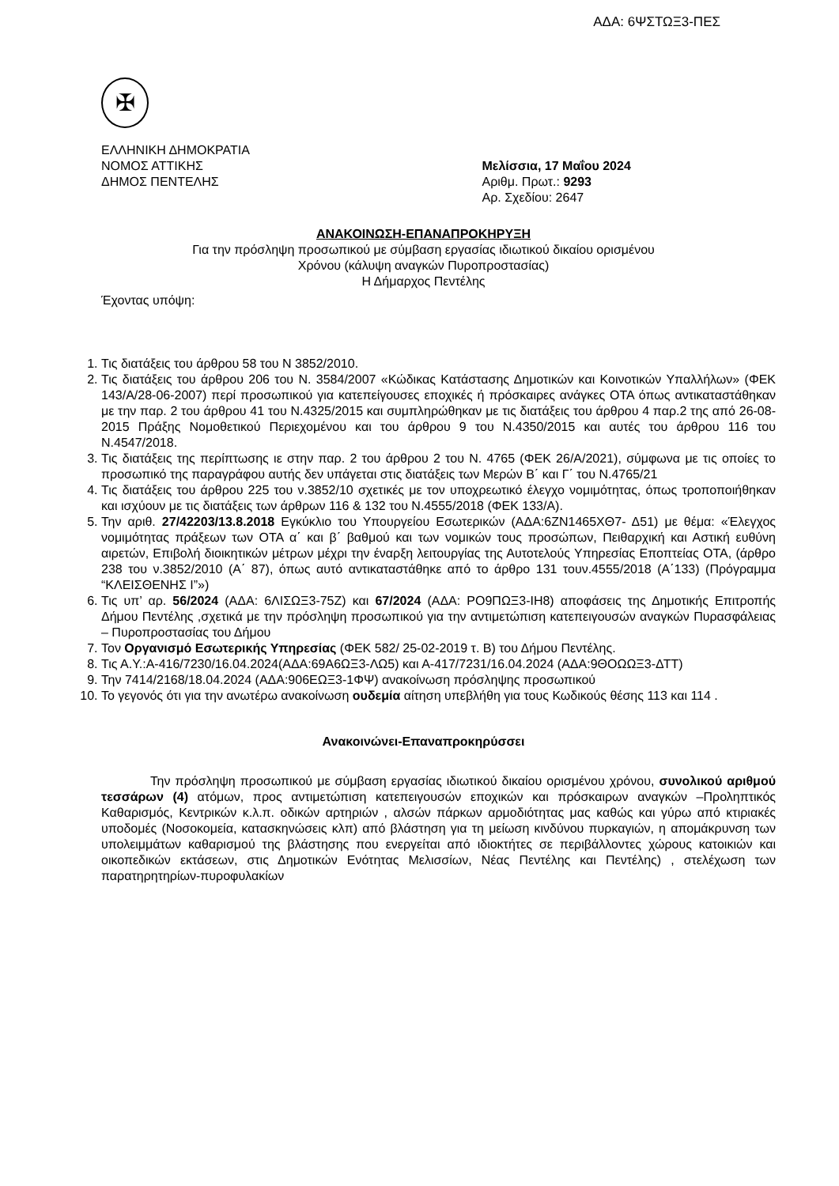ΑΔΑ: 6ΨΣΤΩΞ3-ΠΕΣ
✠
ΕΛΛΗΝΙΚΗ ΔΗΜΟΚΡΑΤΙΑ
ΝΟΜΟΣ ΑΤΤΙΚΗΣ
ΔΗΜΟΣ ΠΕΝΤΕΛΗΣ
Μελίσσια, 17 Μαΐου 2024
Αριθμ. Πρωτ.: 9293
Αρ. Σχεδίου: 2647
ΑΝΑΚΟΙΝΩΣΗ-ΕΠΑΝΑΠΡΟΚΗΡΥΞΗ
Για την πρόσληψη προσωπικού με σύμβαση εργασίας ιδιωτικού δικαίου ορισμένου
Χρόνου (κάλυψη αναγκών Πυροπροστασίας)
Η Δήμαρχος Πεντέλης
Έχοντας υπόψη:
1. Τις διατάξεις του άρθρου 58 του Ν 3852/2010.
2. Τις διατάξεις του άρθρου 206 του Ν. 3584/2007 «Κώδικας Κατάστασης Δημοτικών και Κοινοτικών Υπαλλήλων» (ΦΕΚ 143/Α/28-06-2007) περί προσωπικού για κατεπείγουσες εποχικές ή πρόσκαιρες ανάγκες ΟΤΑ όπως αντικαταστάθηκαν με την παρ. 2 του άρθρου 41 του Ν.4325/2015 και συμπληρώθηκαν με τις διατάξεις του άρθρου 4 παρ.2 της από 26-08-2015 Πράξης Νομοθετικού Περιεχομένου και του άρθρου 9 του Ν.4350/2015 και αυτές του άρθρου 116 του Ν.4547/2018.
3. Τις διατάξεις της περίπτωσης ιε στην παρ. 2 του άρθρου 2 του Ν. 4765 (ΦΕΚ 26/Α/2021), σύμφωνα με τις οποίες το προσωπικό της παραγράφου αυτής δεν υπάγεται στις διατάξεις των Μερών Β΄ και Γ΄ του Ν.4765/21
4. Τις διατάξεις του άρθρου 225 του ν.3852/10 σχετικές με τον υποχρεωτικό έλεγχο νομιμότητας, όπως τροποποιήθηκαν και ισχύουν με τις διατάξεις των άρθρων 116 & 132 του Ν.4555/2018 (ΦΕΚ 133/Α).
5. Την αριθ. 27/42203/13.8.2018 Εγκύκλιο του Υπουργείου Εσωτερικών (ΑΔΑ:6ΖΝ1465ΧΘ7- Δ51) με θέμα: «Έλεγχος νομιμότητας πράξεων των ΟΤΑ α΄ και β΄ βαθμού και των νομικών τους προσώπων, Πειθαρχική και Αστική ευθύνη αιρετών, Επιβολή διοικητικών μέτρων μέχρι την έναρξη λειτουργίας της Αυτοτελούς Υπηρεσίας Εποπτείας ΟΤΑ, (άρθρο 238 του ν.3852/2010 (Α΄ 87), όπως αυτό αντικαταστάθηκε από το άρθρο 131 τουν.4555/2018 (Α΄133) (Πρόγραμμα “ΚΛΕΙΣΘΕΝΗΣ Ι”»)
6. Τις υπ’ αρ. 56/2024 (ΑΔΑ: 6ΛΙΣΩΞ3-75Ζ) και 67/2024 (ΑΔΑ: ΡΟ9ΠΩΞ3-ΙΗ8) αποφάσεις της Δημοτικής Επιτροπής Δήμου Πεντέλης ,σχετικά με την πρόσληψη προσωπικού για την αντιμετώπιση κατεπειγουσών αναγκών Πυρασφάλειας – Πυροπροστασίας του Δήμου
7. Τον Οργανισμό Εσωτερικής Υπηρεσίας (ΦΕΚ 582/ 25-02-2019 τ. Β) του Δήμου Πεντέλης.
8. Τις Α.Υ.:Α-416/7230/16.04.2024(ΑΔΑ:69Α6ΩΞ3-ΛΩ5) και Α-417/7231/16.04.2024 (ΑΔΑ:9ΘΟΩΩΞ3-ΔΤΤ)
9. Την 7414/2168/18.04.2024 (ΑΔΑ:906ΕΩΞ3-1ΦΨ) ανακοίνωση πρόσληψης προσωπικού
10. Το γεγονός ότι για την ανωτέρω ανακοίνωση ουδεμία αίτηση υπεβλήθη για τους Κωδικούς θέσης 113 και 114 .
Ανακοινώνει-Επαναπροκηρύσσει
Την πρόσληψη προσωπικού με σύμβαση εργασίας ιδιωτικού δικαίου ορισμένου χρόνου, συνολικού αριθμού τεσσάρων (4) ατόμων, προς αντιμετώπιση κατεπειγουσών εποχικών και πρόσκαιρων αναγκών –Προληπτικός Καθαρισμός, Κεντρικών κ.λ.π. οδικών αρτηριών , αλσών πάρκων αρμοδιότητας μας καθώς και γύρω από κτιριακές υποδομές (Νοσοκομεία, κατασκηνώσεις κλπ) από βλάστηση για τη μείωση κινδύνου πυρκαγιών, η απομάκρυνση των υπολειμμάτων καθαρισμού της βλάστησης που ενεργείται από ιδιοκτήτες σε περιβάλλοντες χώρους κατοικιών και οικοπεδικών εκτάσεων, στις Δημοτικών Ενότητας Μελισσίων, Νέας Πεντέλης και Πεντέλης) , στελέχωση των παρατηρητηρίων-πυροφυλακίων